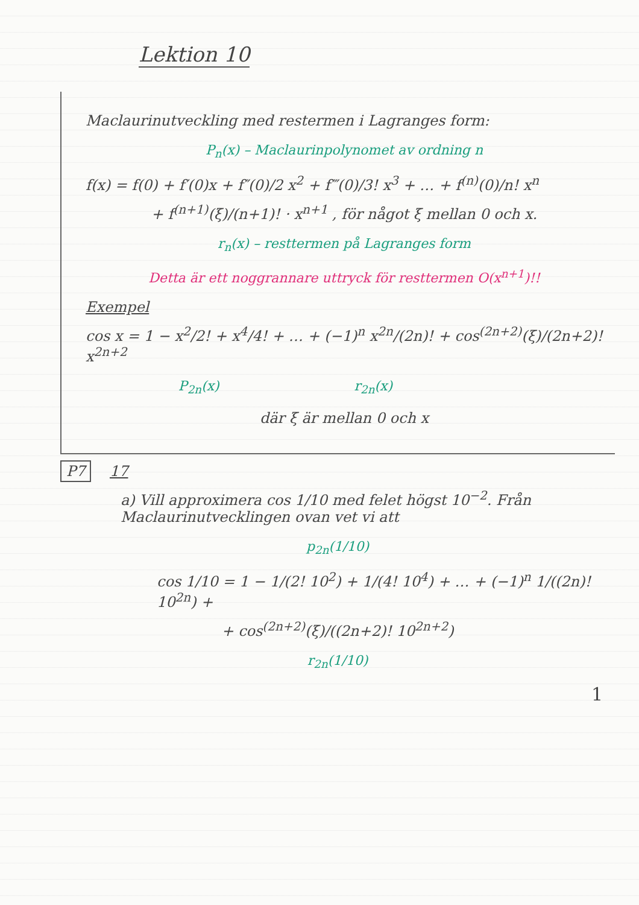Lektion 10
Maclaurinutveckling med restermen i Lagranges form:
P<sub>n</sub>(x) – Maclaurinpolynomet av ordning n
f(x) = f(0) + f′(0)x + f″(0)/2 x<sup>2</sup> + f‴(0)/3! x<sup>3</sup> + … + f<sup>(n)</sup>(0)/n! x<sup>n</sup>
+ f<sup>(n+1)</sup>(ξ)/(n+1)! · x<sup>n+1</sup> , för något ξ mellan 0 och x.
r<sub>n</sub>(x) – resttermen på Lagranges form
Detta är ett noggrannare uttryck för resttermen O(x<sup>n+1</sup>)!!
Exempel
cos x = 1 − x<sup>2</sup>/2! + x<sup>4</sup>/4! + … + (−1)<sup>n</sup> x<sup>2n</sup>/(2n)! + cos<sup>(2n+2)</sup>(ξ)/(2n+2)! x<sup>2n+2</sup>
P<sub>2n</sub>(x) r<sub>2n</sub>(x)
där ξ är mellan 0 och x
P7 17
a) Vill approximera cos 1/10 med felet högst 10<sup>−2</sup>. Från Maclaurinutvecklingen ovan vet vi att
p<sub>2n</sub>(1/10)
cos 1/10 = 1 − 1/(2! 10<sup>2</sup>) + 1/(4! 10<sup>4</sup>) + … + (−1)<sup>n</sup> 1/((2n)! 10<sup>2n</sup>) +
+ cos<sup>(2n+2)</sup>(ξ)/((2n+2)! 10<sup>2n+2</sup>)
r<sub>2n</sub>(1/10)
1